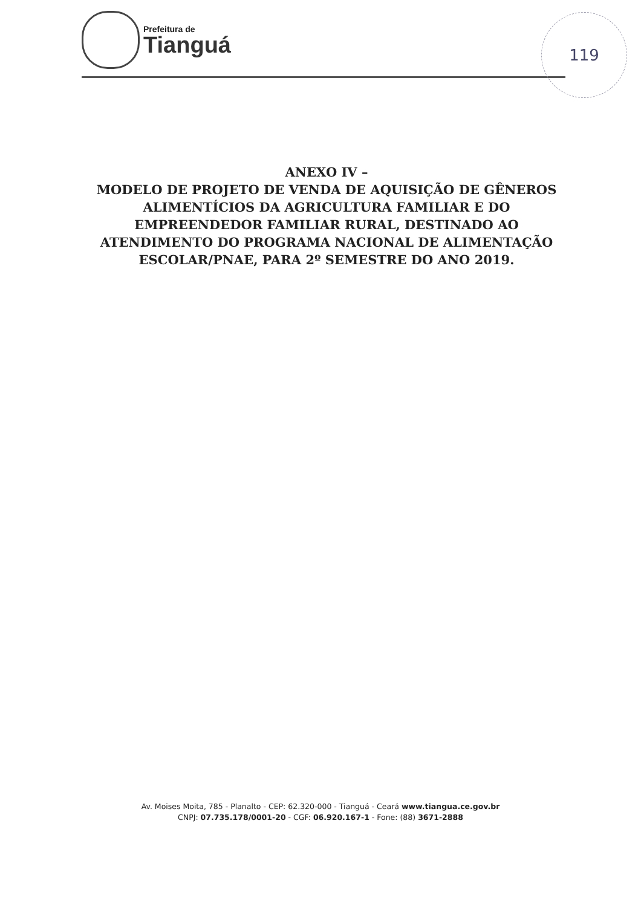Prefeitura de
Tianguá
119
ANEXO IV –
MODELO DE PROJETO DE VENDA DE AQUISIÇÃO DE GÊNEROS ALIMENTÍCIOS DA AGRICULTURA FAMILIAR E DO EMPREENDEDOR FAMILIAR RURAL, DESTINADO AO ATENDIMENTO DO PROGRAMA NACIONAL DE ALIMENTAÇÃO ESCOLAR/PNAE, PARA 2º SEMESTRE DO ANO 2019.
Av. Moises Moita, 785 - Planalto - CEP: 62.320-000 - Tianguá - Ceará www.tiangua.ce.gov.br
CNPJ: 07.735.178/0001-20 - CGF: 06.920.167-1 - Fone: (88) 3671-2888